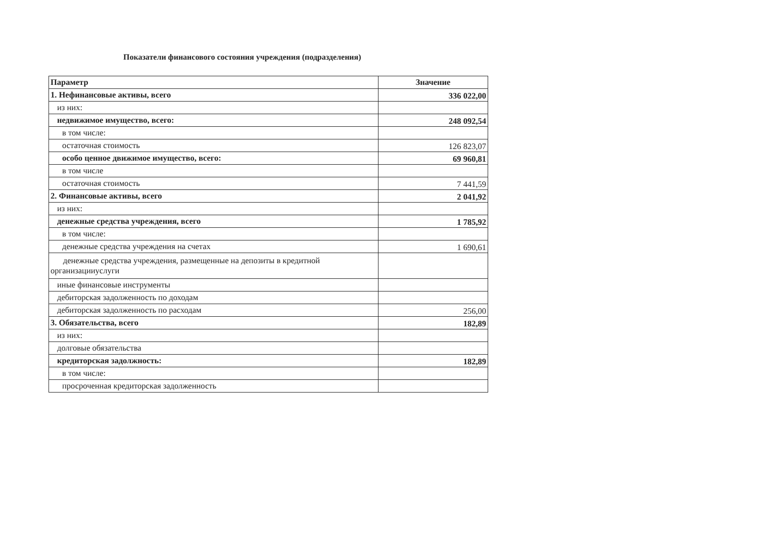Показатели финансового состояния учреждения (подразделения)
| Параметр | Значение |
| --- | --- |
| 1. Нефинансовые активы, всего | 336 022,00 |
| из них: | |
| недвижимое имущество, всего: | 248 092,54 |
| в том числе: | |
| остаточная стоимость | 126 823,07 |
| особо ценное движимое имущество, всего: | 69 960,81 |
| в том числе | |
| остаточная стоимость | 7 441,59 |
| 2. Финансовые активы, всего | 2 041,92 |
| из них: | |
| денежные средства учреждения, всего | 1 785,92 |
| в том числе: | |
| денежные средства учреждения на счетах | 1 690,61 |
| денежные средства учреждения, размещенные на депозиты в кредитной организацииуслуги | |
| иные финансовые инструменты | |
| дебиторская задолженность по доходам | |
| дебиторская задолженность по расходам | 256,00 |
| 3. Обязательства, всего | 182,89 |
| из них: | |
| долговые обязательства | |
| кредиторская задолжность: | 182,89 |
| в том числе: | |
| просроченная кредиторская задолженность | |